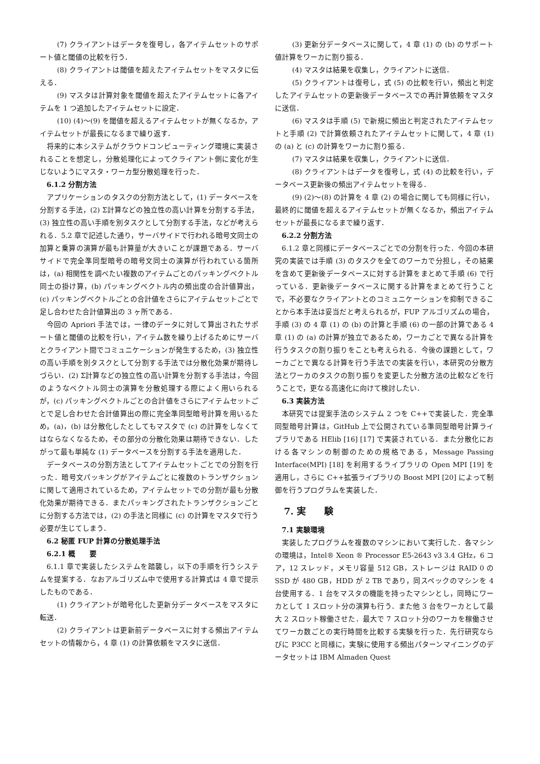(7) クライアントはデータを復号し，各アイテムセットのサポート値と閾値の比較を行う．
(8) クライアントは閾値を超えたアイテムセットをマスタに伝える．
(9) マスタは計算対象を閾値を超えたアイテムセットに各アイテムを 1 つ追加したアイテムセットに設定．
(10) (4)〜(9) を閾値を超えるアイテムセットが無くなるか，アイテムセットが最長になるまで繰り返す．
将来的に本システムがクラウドコンピューティング環境に実装されることを想定し，分散処理化によってクライアント側に変化が生じないようにマスタ・ワーカ型分散処理を行った．
6.1.2 分割方法
アプリケーションのタスクの分割方法として，(1) データベースを分割する手法，(2) Σ計算などの独立性の高い計算を分割する手法，(3) 独立性の高い手順を別タスクとして分割する手法，などが考えられる．5.2 章で記述した通り，サーバサイドで行われる暗号文同士の加算と乗算の演算が最も計算量が大きいことが課題である．サーバサイドで完全準同型暗号の暗号文同士の演算が行われている箇所は，(a) 相関性を調べたい複数のアイテムごとのパッキングベクトル同士の掛け算，(b) パッキングベクトル内の頻出度の合計値算出，(c) パッキングベクトルごとの合計値をさらにアイテムセットごとで足し合わせた合計値算出の 3 ヶ所である．
今回の Apriori 手法では，一律のデータに対して算出されたサポート値と閾値の比較を行い，アイテム数を繰り上げるためにサーバとクライアント間でコミュニケーションが発生するため，(3) 独立性の高い手順を別タスクとして分割する手法では分散化効果が期待しづらい．(2) Σ計算などの独立性の高い計算を分割する手法は，今回のようなベクトル同士の演算を分散処理する際によく用いられるが，(c) パッキングベクトルごとの合計値をさらにアイテムセットごとで足し合わせた合計値算出の際に完全準同型暗号計算を用いるため，(a)，(b) は分散化したとしてもマスタで (c) の計算をしなくてはならなくなるため，その部分の分散化効果は期待できない．したがって最も単純な (1) データベースを分割する手法を適用した．
データベースの分割方法としてアイテムセットごとでの分割を行った．暗号文パッキングがアイテムごとに複数のトランザクションに関して適用されているため，アイテムセットでの分割が最も分散化効果が期待できる．またパッキングされたトランザクションごとに分割する方法では，(2) の手法と同様に (c) の計算をマスタで行う必要が生じてしまう．
6.2 秘匿 FUP 計算の分散処理手法
6.2.1 概　　要
6.1.1 章で実装したシステムを踏襲し，以下の手順を行うシステムを提案する．なおアルゴリズム中で使用する計算式は 4 章で提示したものである．
(1) クライアントが暗号化した更新分データベースをマスタに転送．
(2) クライアントは更新前データベースに対する頻出アイテムセットの情報から，4 章 (1) の計算依頼をマスタに送信．
(3) 更新分データベースに関して，4 章 (1) の (b) のサポート値計算をワーカに割り振る．
(4) マスタは結果を収集し，クライアントに送信．
(5) クライアントは復号し，式 (5) の比較を行い，頻出と判定したアイテムセットの更新後データベースでの再計算依頼をマスタに送信．
(6) マスタは手順 (5) で新規に頻出と判定されたアイテムセットと手順 (2) で計算依頼されたアイテムセットに関して，4 章 (1) の (a) と (c) の計算をワーカに割り振る．
(7) マスタは結果を収集し，クライアントに送信．
(8) クライアントはデータを復号し，式 (4) の比較を行い，データベース更新後の頻出アイテムセットを得る．
(9) (2)〜(8) の計算を 4 章 (2) の場合に関しても同様に行い，最終的に閾値を超えるアイテムセットが無くなるか，頻出アイテムセットが最長になるまで繰り返す．
6.2.2 分割方法
6.1.2 章と同様にデータベースごとでの分割を行った．今回の本研究の実装では手順 (3) のタスクを全てのワーカで分担し，その結果を含めて更新後データベースに対する計算をまとめて手順 (6) で行っている．更新後データベースに関する計算をまとめて行うことで，不必要なクライアントとのコミュニケーションを抑制できることから本手法は妥当だと考えられるが，FUP アルゴリズムの場合，手順 (3) の 4 章 (1) の (b) の計算と手順 (6) の一部の計算である 4 章 (1) の (a) の計算が独立であるため，ワーカごとで異なる計算を行うタスクの割り振りをことも考えられる．今後の課題として，ワーカごとで異なる計算を行う手法での実装を行い，本研究の分散方法とワーカのタスクの割り振りを変更した分散方法の比較などを行うことで，更なる高速化に向けて検討したい．
6.3 実装方法
本研究では提案手法のシステム 2 つを C++で実装した．完全準同型暗号計算は，GitHub 上で公開されている準同型暗号計算ライブラリである HElib [16] [17] で実装されている．また分散化における各マシンの制御のための規格である，Message Passing Interface(MPI) [18] を利用するライブラリの Open MPI [19] を適用し，さらに C++拡張ライブラリの Boost MPI [20] によって制御を行うプログラムを実装した．
7. 実　　験
7.1 実験環境
実装したプログラムを複数のマシンにおいて実行した．各マシンの環境は，Intel® Xeon ® Processor E5-2643 v3 3.4 GHz，6 コア，12 スレッド，メモリ容量 512 GB，ストレージは RAID 0 の SSD が 480 GB，HDD が 2 TB であり，同スペックのマシンを 4 台使用する．1 台をマスタの機能を持ったマシンとし，同時にワーカとして 1 スロット分の演算も行う．また他 3 台をワーカとして最大 2 スロット稼働させた．最大で 7 スロット分のワーカを稼働させてワーカ数ごとの実行時間を比較する実験を行った．先行研究ならびに P3CC と同様に，実験に使用する頻出パターンマイニングのデータセットは IBM Almaden Quest